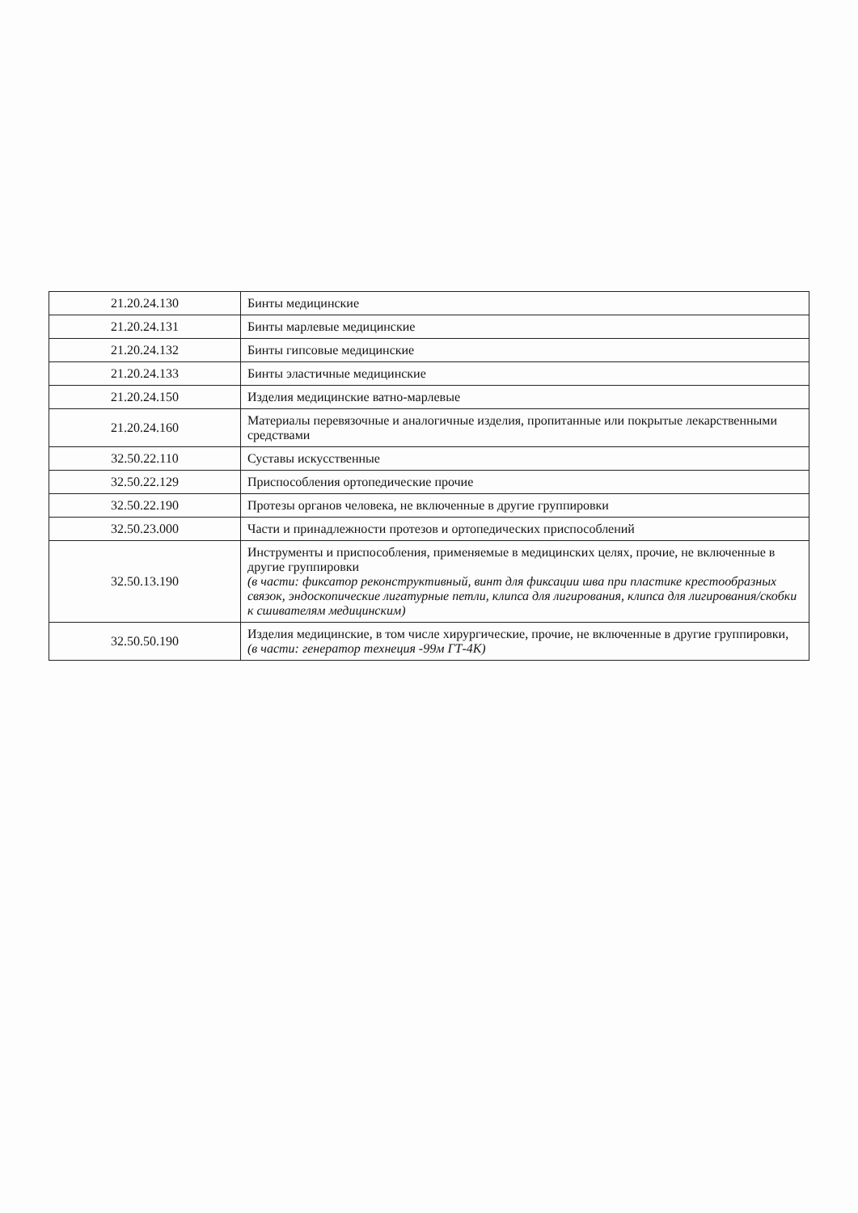| 21.20.24.130 | Бинты медицинские |
| 21.20.24.131 | Бинты марлевые медицинские |
| 21.20.24.132 | Бинты гипсовые медицинские |
| 21.20.24.133 | Бинты эластичные медицинские |
| 21.20.24.150 | Изделия медицинские ватно-марлевые |
| 21.20.24.160 | Материалы перевязочные и аналогичные изделия, пропитанные или покрытые лекарственными средствами |
| 32.50.22.110 | Суставы искусственные |
| 32.50.22.129 | Приспособления ортопедические прочие |
| 32.50.22.190 | Протезы органов человека, не включенные в другие группировки |
| 32.50.23.000 | Части и принадлежности протезов и ортопедических приспособлений |
| 32.50.13.190 | Инструменты и приспособления, применяемые в медицинских целях, прочие, не включенные в другие группировки (в части: фиксатор реконструктивный, винт для фиксации шва при пластике крестообразных связок, эндоскопические лигатурные петли, клипса для лигирования, клипса для лигирования/скобки к сшивателям медицинским) |
| 32.50.50.190 | Изделия медицинские, в том числе хирургические, прочие, не включенные в другие группировки, (в части: генератор технеция -99м ГТ-4К) |